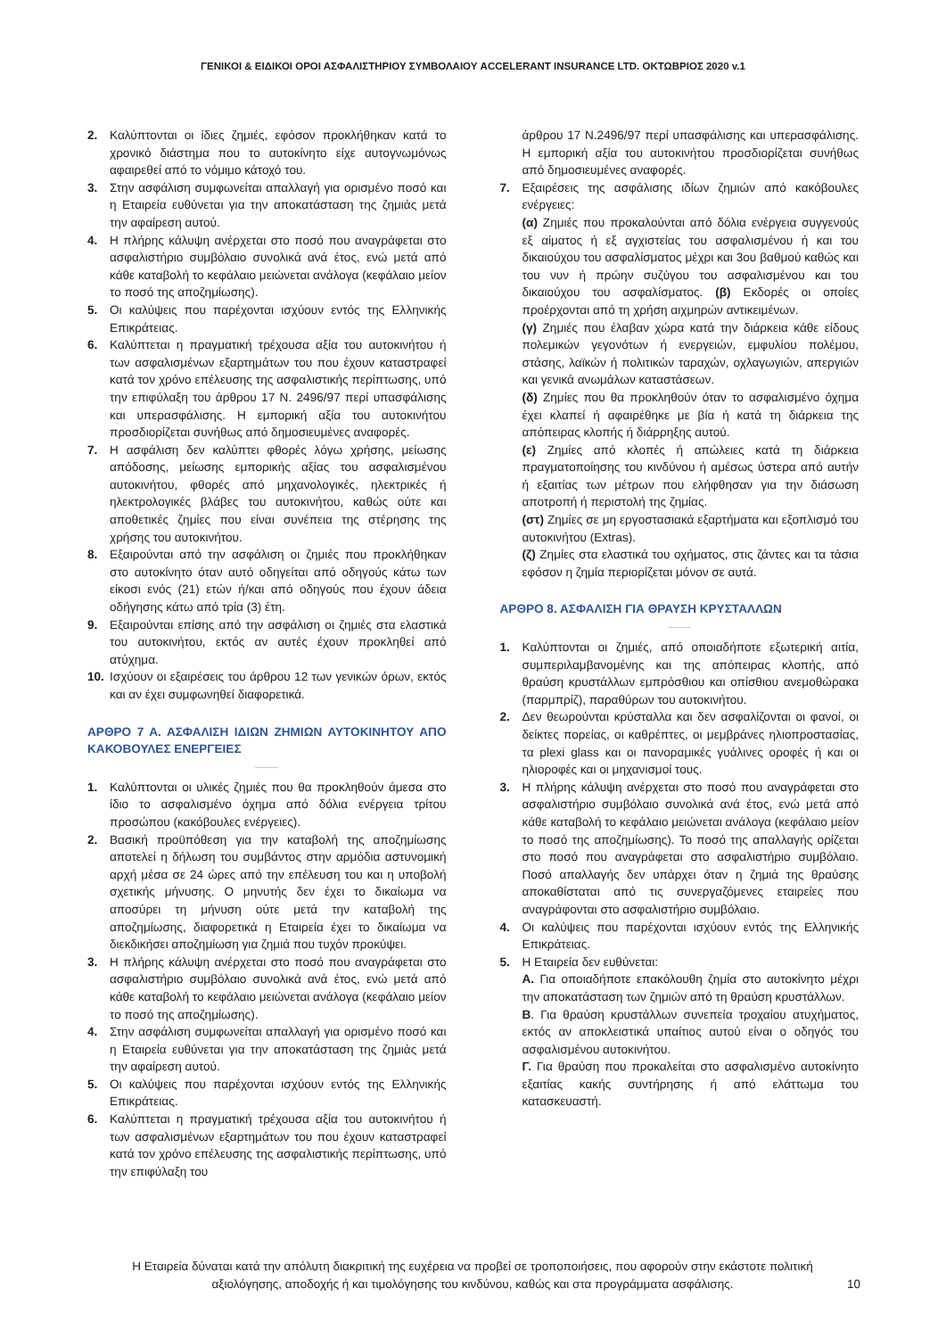ΓΕΝΙΚΟΙ & ΕΙΔΙΚΟΙ ΟΡΟΙ ΑΣΦΑΛΙΣΤΗΡΙΟΥ ΣΥΜΒΟΛΑΙΟΥ ACCELERANT INSURANCE LTD. ΟΚΤΩΒΡΙΟΣ 2020 v.1
2. Καλύπτονται οι ίδιες ζημιές, εφόσον προκλήθηκαν κατά το χρονικό διάστημα που το αυτοκίνητο είχε αυτογνωμόνως αφαιρεθεί από το νόμιμο κάτοχό του.
3. Στην ασφάλιση συμφωνείται απαλλαγή για ορισμένο ποσό και η Εταιρεία ευθύνεται για την αποκατάσταση της ζημιάς μετά την αφαίρεση αυτού.
4. Η πλήρης κάλυψη ανέρχεται στο ποσό που αναγράφεται στο ασφαλιστήριο συμβόλαιο συνολικά ανά έτος, ενώ μετά από κάθε καταβολή το κεφάλαιο μειώνεται ανάλογα (κεφάλαιο μείον το ποσό της αποζημίωσης).
5. Οι καλύψεις που παρέχονται ισχύουν εντός της Ελληνικής Επικράτειας.
6. Καλύπτεται η πραγματική τρέχουσα αξία του αυτοκινήτου ή των ασφαλισμένων εξαρτημάτων του που έχουν καταστραφεί κατά τον χρόνο επέλευσης της ασφαλιστικής περίπτωσης, υπό την επιφύλαξη του άρθρου 17 Ν. 2496/97 περί υπασφάλισης και υπερασφάλισης. Η εμπορική αξία του αυτοκινήτου προσδιορίζεται συνήθως από δημοσιευμένες αναφορές.
7. Η ασφάλιση δεν καλύπτει φθορές λόγω χρήσης, μείωσης απόδοσης, μείωσης εμπορικής αξίας του ασφαλισμένου αυτοκινήτου, φθορές από μηχανολογικές, ηλεκτρικές ή ηλεκτρολογικές βλάβες του αυτοκινήτου, καθώς ούτε και αποθετικές ζημίες που είναι συνέπεια της στέρησης της χρήσης του αυτοκινήτου.
8. Εξαιρούνται από την ασφάλιση οι ζημιές που προκλήθηκαν στο αυτοκίνητο όταν αυτό οδηγείται από οδηγούς κάτω των είκοσι ενός (21) ετών ή/και από οδηγούς που έχουν άδεια οδήγησης κάτω από τρία (3) έτη.
9. Εξαιρούνται επίσης από την ασφάλιση οι ζημιές στα ελαστικά του αυτοκινήτου, εκτός αν αυτές έχουν προκληθεί από ατύχημα.
10. Ισχύουν οι εξαιρέσεις του άρθρου 12 των γενικών όρων, εκτός και αν έχει συμφωνηθεί διαφορετικά.
ΑΡΘΡΟ 7 Α. ΑΣΦΑΛΙΣΗ ΙΔΙΩΝ ΖΗΜΙΩΝ ΑΥΤΟΚΙΝΗΤΟΥ ΑΠΟ ΚΑΚΟΒΟΥΛΕΣ ΕΝΕΡΓΕΙΕΣ
1. Καλύπτονται οι υλικές ζημιές που θα προκληθούν άμεσα στο ίδιο το ασφαλισμένο όχημα από δόλια ενέργεια τρίτου προσώπου (κακόβουλες ενέργειες).
2. Βασική προϋπόθεση για την καταβολή της αποζημίωσης αποτελεί η δήλωση του συμβάντος στην αρμόδια αστυνομική αρχή μέσα σε 24 ώρες από την επέλευση του και η υποβολή σχετικής μήνυσης. Ο μηνυτής δεν έχει το δικαίωμα να αποσύρει τη μήνυση ούτε μετά την καταβολή της αποζημίωσης, διαφορετικά η Εταιρεία έχει το δικαίωμα να διεκδικήσει αποζημίωση για ζημιά που τυχόν προκύψει.
3. Η πλήρης κάλυψη ανέρχεται στο ποσό που αναγράφεται στο ασφαλιστήριο συμβόλαιο συνολικά ανά έτος, ενώ μετά από κάθε καταβολή το κεφάλαιο μειώνεται ανάλογα (κεφάλαιο μείον το ποσό της αποζημίωσης).
4. Στην ασφάλιση συμφωνείται απαλλαγή για ορισμένο ποσό και η Εταιρεία ευθύνεται για την αποκατάσταση της ζημιάς μετά την αφαίρεση αυτού.
5. Οι καλύψεις που παρέχονται ισχύουν εντός της Ελληνικής Επικράτειας.
6. Καλύπτεται η πραγματική τρέχουσα αξία του αυτοκινήτου ή των ασφαλισμένων εξαρτημάτων του που έχουν καταστραφεί κατά τον χρόνο επέλευσης της ασφαλιστικής περίπτωσης, υπό την επιφύλαξη του
άρθρου 17 Ν.2496/97 περί υπασφάλισης και υπερασφάλισης. Η εμπορική αξία του αυτοκινήτου προσδιορίζεται συνήθως από δημοσιευμένες αναφορές.
7. Εξαιρέσεις της ασφάλισης ιδίων ζημιών από κακόβουλες ενέργειες:
(α) Ζημιές που προκαλούνται από δόλια ενέργεια συγγενούς εξ αίματος ή εξ αγχιστείας του ασφαλισμένου ή και του δικαιούχου του ασφαλίσματος μέχρι και 3ου βαθμού καθώς και του νυν ή πρώην συζύγου του ασφαλισμένου και του δικαιούχου του ασφαλίσματος. (β) Εκδορές οι οποίες προέρχονται από τη χρήση αιχμηρών αντικειμένων.
(γ) Ζημιές που έλαβαν χώρα κατά την διάρκεια κάθε είδους πολεμικών γεγονότων ή ενεργειών, εμφυλίου πολέμου, στάσης, λαϊκών ή πολιτικών ταραχών, οχλαγωγιών, απεργιών και γενικά ανωμάλων καταστάσεων.
(δ) Ζημίες που θα προκληθούν όταν το ασφαλισμένο όχημα έχει κλαπεί ή αφαιρέθηκε με βία ή κατά τη διάρκεια της απόπειρας κλοπής ή διάρρηξης αυτού.
(ε) Ζημίες από κλοπές ή απώλειες κατά τη διάρκεια πραγματοποίησης του κινδύνου ή αμέσως ύστερα από αυτήν ή εξαιτίας των μέτρων που ελήφθησαν για την διάσωση αποτροπή ή περιστολή της ζημίας.
(στ) Ζημίες σε μη εργοστασιακά εξαρτήματα και εξοπλισμό του αυτοκινήτου (Extras).
(ζ) Ζημίες στα ελαστικά του οχήματος, στις ζάντες και τα τάσια εφόσον η ζημία περιορίζεται μόνον σε αυτά.
ΑΡΘΡΟ 8. ΑΣΦΑΛΙΣΗ ΓΙΑ ΘΡΑΥΣΗ ΚΡΥΣΤΑΛΛΩΝ
1. Καλύπτονται οι ζημιές, από οποιαδήποτε εξωτερική αιτία, συμπεριλαμβανομένης και της απόπειρας κλοπής, από θραύση κρυστάλλων εμπρόσθιου και οπίσθιου ανεμοθώρακα (παρμπρίζ), παραθύρων του αυτοκινήτου.
2. Δεν θεωρούνται κρύσταλλα και δεν ασφαλίζονται οι φανοί, οι δείκτες πορείας, οι καθρέπτες, οι μεμβράνες ηλιοπροστασίας, τα plexi glass και οι πανοραμικές γυάλινες οροφές ή και οι ηλιοροφές και οι μηχανισμοί τους.
3. Η πλήρης κάλυψη ανέρχεται στο ποσό που αναγράφεται στο ασφαλιστήριο συμβόλαιο συνολικά ανά έτος, ενώ μετά από κάθε καταβολή το κεφάλαιο μειώνεται ανάλογα (κεφάλαιο μείον το ποσό της αποζημίωσης). Το ποσό της απαλλαγής ορίζεται στο ποσό που αναγράφεται στο ασφαλιστήριο συμβόλαιο. Ποσό απαλλαγής δεν υπάρχει όταν η ζημιά της θραύσης αποκαθίσταται από τις συνεργαζόμενες εταιρείες που αναγράφονται στο ασφαλιστήριο συμβόλαιο.
4. Οι καλύψεις που παρέχονται ισχύουν εντός της Ελληνικής Επικράτειας.
5. Η Εταιρεία δεν ευθύνεται:
Α. Για οποιαδήποτε επακόλουθη ζημία στο αυτοκίνητο μέχρι την αποκατάσταση των ζημιών από τη θραύση κρυστάλλων.
Β. Για θραύση κρυστάλλων συνεπεία τροχαίου ατυχήματος, εκτός αν αποκλειστικά υπαίτιος αυτού είναι ο οδηγός του ασφαλισμένου αυτοκινήτου.
Γ. Για θραύση που προκαλείται στο ασφαλισμένο αυτοκίνητο εξαιτίας κακής συντήρησης ή από ελάττωμα του κατασκευαστή.
Η Εταιρεία δύναται κατά την απόλυτη διακριτική της ευχέρεια να προβεί σε τροποποιήσεις, που αφορούν στην εκάστοτε πολιτική αξιολόγησης, αποδοχής ή και τιμολόγησης του κινδύνου, καθώς και στα προγράμματα ασφάλισης.
10